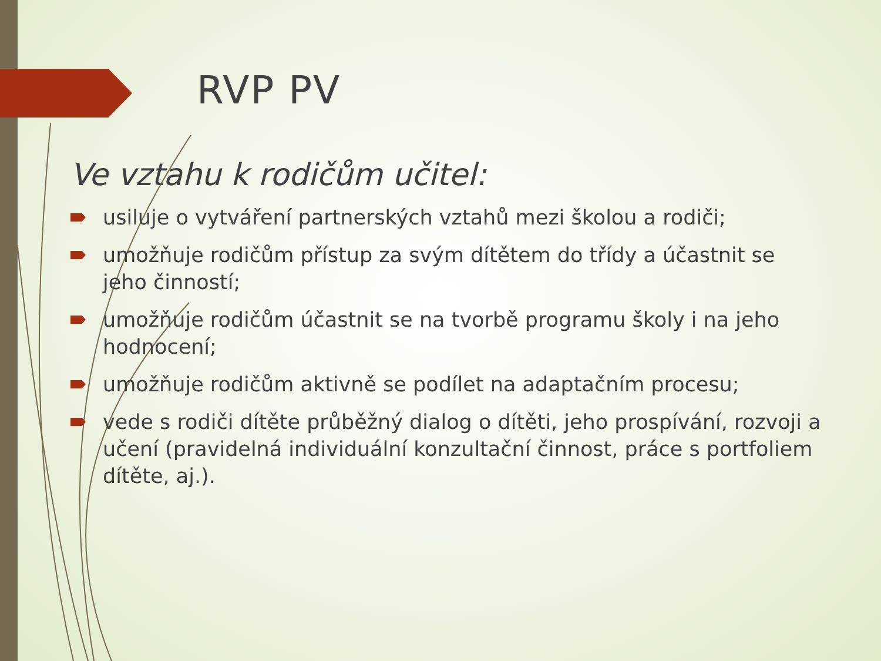RVP PV
Ve vztahu k rodičům učitel:
usiluje o vytváření partnerských vztahů mezi školou a rodiči;
umožňuje rodičům přístup za svým dítětem do třídy a účastnit se jeho činností;
umožňuje rodičům účastnit se na tvorbě programu školy i na jeho hodnocení;
umožňuje rodičům aktivně se podílet na adaptačním procesu;
vede s rodiči dítěte průběžný dialog o dítěti, jeho prospívání, rozvoji a učení (pravidelná individuální konzultační činnost, práce s portfoliem dítěte, aj.).